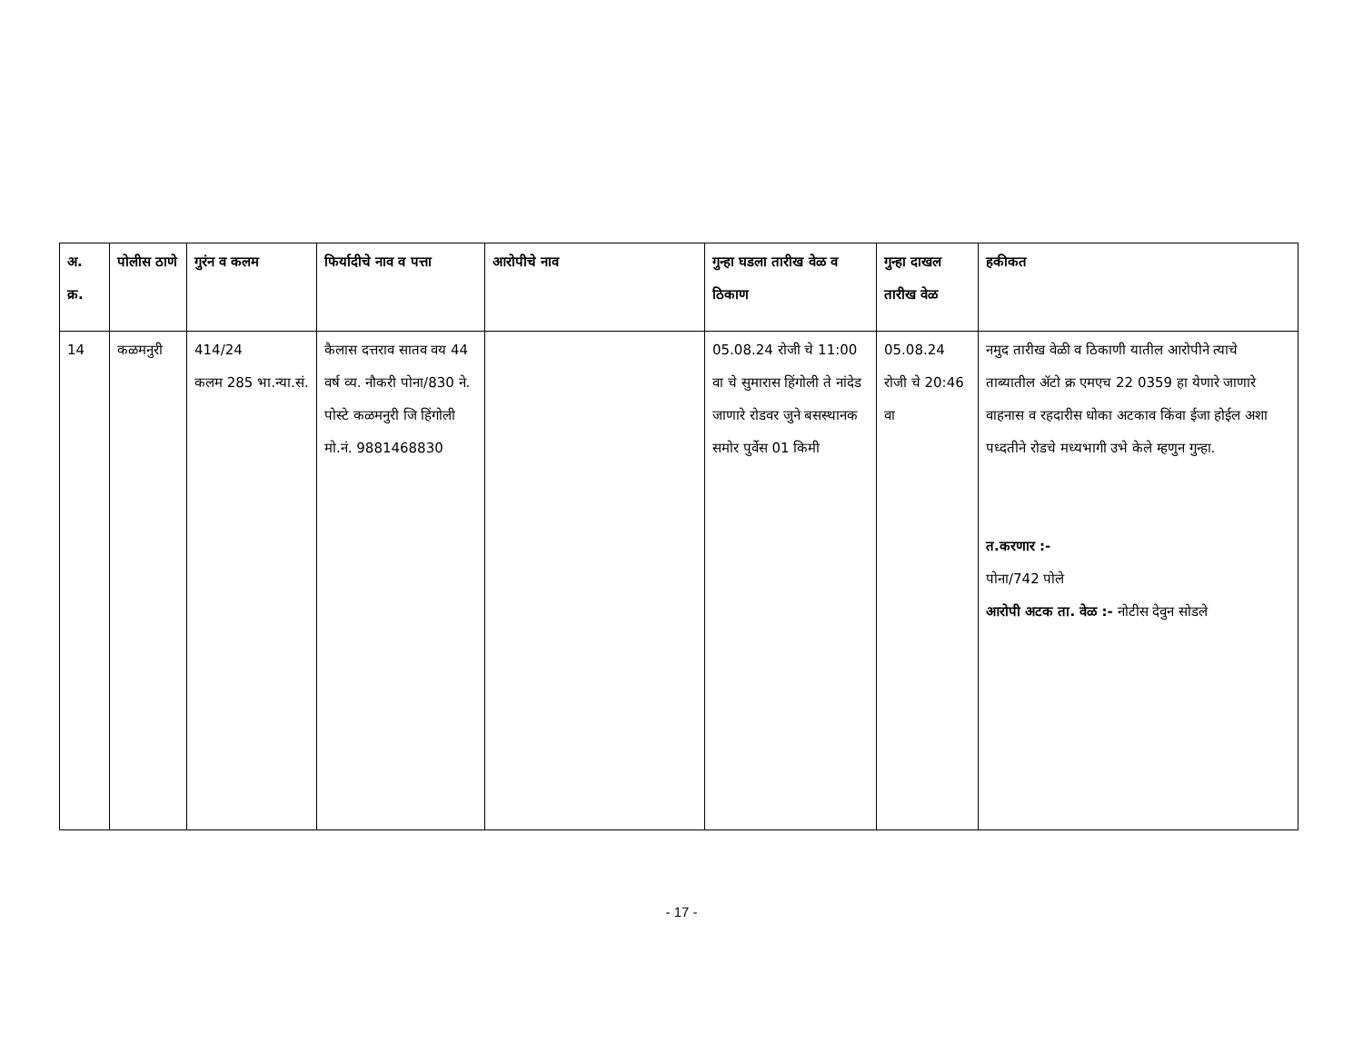| अ. क्र. | पोलीस ठाणे | गुरंन व कलम | फिर्यादीचे नाव व पत्ता | आरोपीचे नाव | गुन्हा घडला तारीख वेळ व ठिकाण | गुन्हा दाखल तारीख वेळ | हकीकत |
| --- | --- | --- | --- | --- | --- | --- | --- |
| 14 | कळमनुरी | 414/24 कलम 285 भा.न्या.सं. | कैलास दत्तराव सातव वय 44 वर्ष व्य. नौकरी पोना/830 ने. पोस्टे कळमनुरी जि हिंगोली मो.नं. 9881468830 | | 05.08.24 रोजी चे 11:00 वा चे सुमारास हिंगोली ते नांदेड जाणारे रोडवर जुने बसस्थानक समोर पुर्वेस 01 किमी | 05.08.24 रोजी चे 20:46 वा | नमुद तारीख वेळी व ठिकाणी यातील आरोपीने त्याचे ताब्यातील ॲटो क्र एमएच 22 0359 हा येणारे जाणारे वाहनास व रहदारीस धोका अटकाव किंवा ईजा होईल अशा पध्दतीने रोडचे मध्यभागी उभे केले म्हणुन गुन्हा. त.करणार :- पोना/742 पोले आरोपी अटक ता. वेळ :- नोटीस देवुन सोडले |
- 17 -